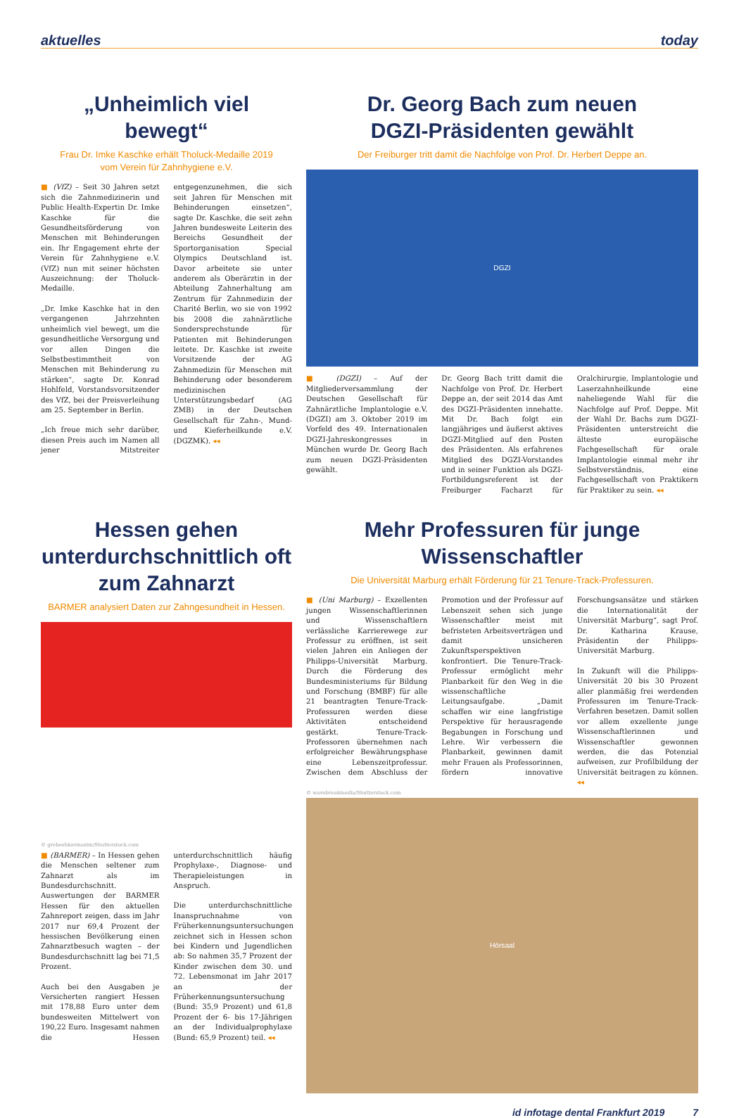aktuelles today
„Unheimlich viel bewegt“
Frau Dr. Imke Kaschke erhält Tholuck-Medaille 2019
vom Verein für Zahnhygiene e.V.
■ (VfZ) – Seit 30 Jahren setzt sich die Zahnmedizinerin und Public Health-Expertin Dr. Imke Kaschke für die Gesundheitsförderung von Menschen mit Behinderungen ein. Ihr Engagement ehrte der Verein für Zahnhygiene e.V. (VfZ) nun mit seiner höchsten Auszeichnung: der Tholuck-Medaille.
„Dr. Imke Kaschke hat in den vergangenen Jahrzehnten unheimlich viel bewegt, um die gesundheitliche Versorgung und vor allen Dingen die Selbstbestimmtheit von Menschen mit Behinderung zu stärken“, sagte Dr. Konrad Hohlfeld, Vorstandsvorsitzender des VfZ, bei der Preisverleihung am 25. September in Berlin.
„Ich freue mich sehr darüber, diesen Preis auch im Namen all jener Mitstreiter entgegenzunehmen, die sich seit Jahren für Menschen mit Behinderungen einsetzen“, sagte Dr. Kaschke, die seit zehn Jahren bundesweite Leiterin des Bereichs Gesundheit der Sportorganisation Special Olympics Deutschland ist. Davor arbeitete sie unter anderem als Oberärztin in der Abteilung Zahnerhaltung am Zentrum für Zahnmedizin der Charité Berlin, wo sie von 1992 bis 2008 die zahnärztliche Sondersprechstunde für Patienten mit Behinderungen leitete. Dr. Kaschke ist zweite Vorsitzende der AG Zahnmedizin für Menschen mit Behinderung oder besonderem medizinischen Unterstützungsbedarf (AG ZMB) in der Deutschen Gesellschaft für Zahn-, Mund- und Kieferheilkunde e.V. (DGZMK). ◂◂
Dr. Georg Bach zum neuen
DGZI-Präsidenten gewählt
Der Freiburger tritt damit die Nachfolge von Prof. Dr. Herbert Deppe an.
DGZI
■ (DGZI) – Auf der Mitgliederversammlung der Deutschen Gesellschaft für Zahnärztliche Implantologie e.V. (DGZI) am 3. Oktober 2019 im Vorfeld des 49. Internationalen DGZI-Jahreskongresses in München wurde Dr. Georg Bach zum neuen DGZI-Präsidenten gewählt.
Dr. Georg Bach tritt damit die Nachfolge von Prof. Dr. Herbert Deppe an, der seit 2014 das Amt des DGZI-Präsidenten innehatte. Mit Dr. Bach folgt ein langjähriges und äußerst aktives DGZI-Mitglied auf den Posten des Präsidenten. Als erfahrenes Mitglied des DGZI-Vorstandes und in seiner Funktion als DGZI-Fortbildungsreferent ist der Freiburger Facharzt für Oralchirurgie, Implantologie und Laserzahnheilkunde eine naheliegende Wahl für die Nachfolge auf Prof. Deppe. Mit der Wahl Dr. Bachs zum DGZI-Präsidenten unterstreicht die älteste europäische Fachgesellschaft für orale Implantologie einmal mehr ihr Selbstverständnis, eine Fachgesellschaft von Praktikern für Praktiker zu sein. ◂◂
Hessen gehen unterdurchschnittlich oft zum Zahnarzt
BARMER analysiert Daten zur Zahngesundheit in Hessen.
© grebeshkovmaxim/Shutterstock.com
■ (BARMER) – In Hessen gehen die Menschen seltener zum Zahnarzt als im Bundesdurchschnitt. Auswertungen der BARMER Hessen für den aktuellen Zahnreport zeigen, dass im Jahr 2017 nur 69,4 Prozent der hessischen Bevölkerung einen Zahnarztbesuch wagten – der Bundesdurchschnitt lag bei 71,5 Prozent.
Auch bei den Ausgaben je Versicherten rangiert Hessen mit 178,88 Euro unter dem bundesweiten Mittelwert von 190,22 Euro. Insgesamt nahmen die Hessen unterdurchschnittlich häufig Prophylaxe-, Diagnose- und Therapieleistungen in Anspruch.
Die unterdurchschnittliche Inanspruchnahme von Früherkennungsuntersuchungen zeichnet sich in Hessen schon bei Kindern und Jugendlichen ab: So nahmen 35,7 Prozent der Kinder zwischen dem 30. und 72. Lebensmonat im Jahr 2017 an der Früherkennungsuntersuchung (Bund: 35,9 Prozent) und 61,8 Prozent der 6- bis 17-Jährigen an der Individualprophylaxe (Bund: 65,9 Prozent) teil. ◂◂
Mehr Professuren für junge Wissenschaftler
Die Universität Marburg erhält Förderung für 21 Tenure-Track-Professuren.
■ (Uni Marburg) – Exzellenten jungen Wissenschaftlerinnen und Wissenschaftlern verlässliche Karrierewege zur Professur zu eröffnen, ist seit vielen Jahren ein Anliegen der Philipps-Universität Marburg. Durch die Förderung des Bundesministeriums für Bildung und Forschung (BMBF) für alle 21 beantragten Tenure-Track-Professuren werden diese Aktivitäten entscheidend gestärkt. Tenure-Track-Professoren übernehmen nach erfolgreicher Bewährungsphase eine Lebenszeitprofessur. Zwischen dem Abschluss der Promotion und der Professur auf Lebenszeit sehen sich junge Wissenschaftler meist mit befristeten Arbeitsverträgen und damit unsicheren Zukunftsperspektiven konfrontiert. Die Tenure-Track-Professur ermöglicht mehr Planbarkeit für den Weg in die wissenschaftliche Leitungsaufgabe. „Damit schaffen wir eine langfristige Perspektive für herausragende Begabungen in Forschung und Lehre. Wir verbessern die Planbarkeit, gewinnen damit mehr Frauen als Professorinnen, fördern innovative Forschungsansätze und stärken die Internationalität der Universität Marburg“, sagt Prof. Dr. Katharina Krause, Präsidentin der Philipps-Universität Marburg.
In Zukunft will die Philipps-Universität 20 bis 30 Prozent aller planmäßig frei werdenden Professuren im Tenure-Track-Verfahren besetzen. Damit sollen vor allem exzellente junge Wissenschaftlerinnen und Wissenschaftler gewonnen werden, die das Potenzial aufweisen, zur Profilbildung der Universität beitragen zu können. ◂◂
© wavebreakmedia/Shutterstock.com
Hörsaal
id infotage dental Frankfurt 2019 7